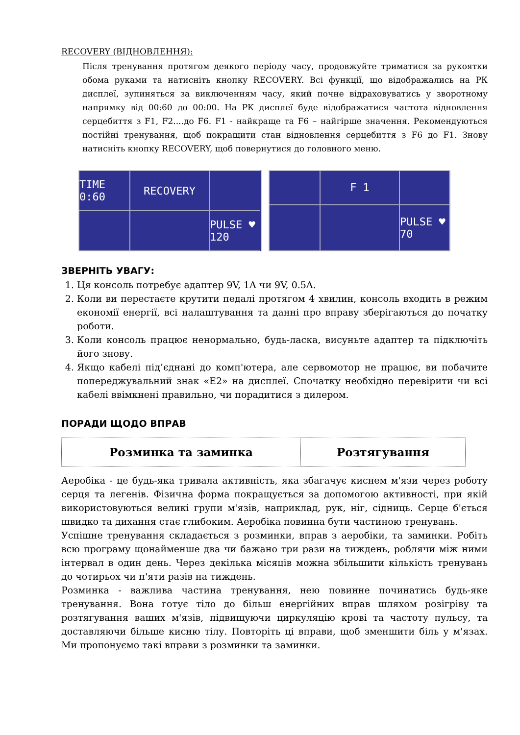RECOVERY (ВІДНОВЛЕННЯ):
Після тренування протягом деякого періоду часу, продовжуйте триматися за рукоятки обома руками та натисніть кнопку RECOVERY. Всі функції, що відображались на РК дисплеї, зупиняться за виключенням часу, який почне відраховуватись у зворотному напрямку від 00:60 до 00:00. На РК дисплеї буде відображатися частота відновлення серцебиття з F1, F2....до F6. F1 - найкраще та F6 – найгірше значення. Рекомендуються постійні тренування, щоб покращити стан відновлення серцебиття з F6 до F1. Знову натисніть кнопку RECOVERY, щоб повернутися до головного меню.
TIME 0:60
RECOVERY
PULSE ♥ 120
F 1
PULSE ♥ 70
ЗВЕРНІТЬ УВАГУ:
1. Ця консоль потребує адаптер 9V, 1A чи 9V, 0.5A.
2. Коли ви перестаєте крутити педалі протягом 4 хвилин, консоль входить в режим економії енергії, всі налаштування та данні про вправу зберігаються до початку роботи.
3. Коли консоль працює ненормально, будь-ласка, висуньте адаптер та підключіть його знову.
4. Якщо кабелі під’єднані до комп'ютера, але сервомотор не працює, ви побачите попереджувальний знак «E2» на дисплеї. Спочатку необхідно перевірити чи всі кабелі ввімкнені правильно, чи порадитися з дилером.
ПОРАДИ ЩОДО ВПРАВ
| Розминка та заминка | Розтягування |
| --- | --- |
Аеробіка - це будь-яка тривала активність, яка збагачує киснем м'язи через роботу серця та легенів. Фізична форма покращується за допомогою активності, при якій використовуються великі групи м'язів, наприклад, рук, ніг, сідниць. Серце б'ється швидко та дихання стає глибоким. Аеробіка повинна бути частиною тренувань.
Успішне тренування складається з розминки, вправ з аеробіки, та заминки. Робіть всю програму щонайменше два чи бажано три рази на тиждень, роблячи між ними інтервал в один день. Через декілька місяців можна збільшити кількість тренувань до чотирьох чи п'яти разів на тиждень.
Розминка - важлива частина тренування, нею повинне починатись будь-яке тренування. Вона готує тіло до більш енергійних вправ шляхом розігріву та розтягування ваших м'язів, підвищуючи циркуляцію крові та частоту пульсу, та доставляючи більше кисню тілу. Повторіть ці вправи, щоб зменшити біль у м'язах. Ми пропонуємо такі вправи з розминки та заминки.